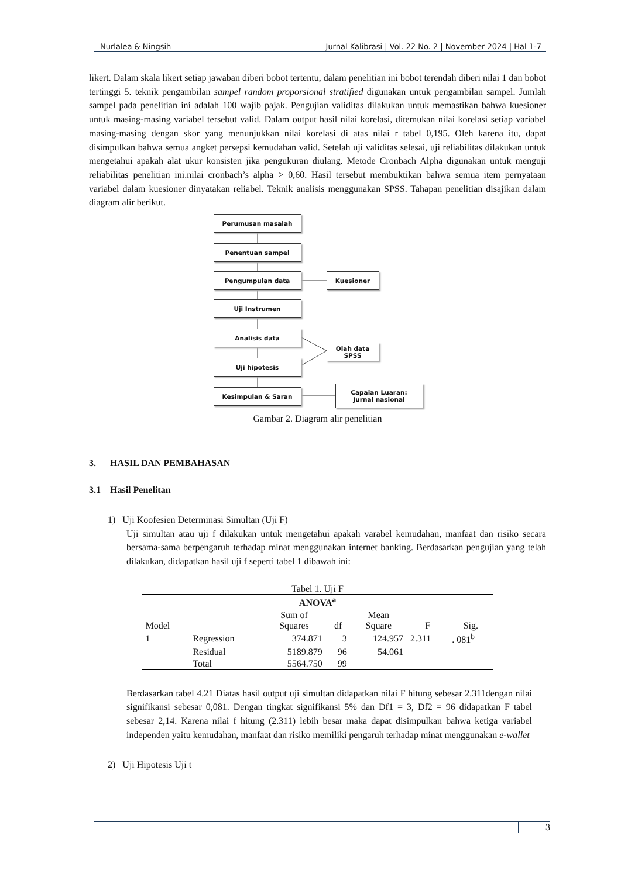Nurlalea & Ningsih Jurnal Kalibrasi | Vol. 22 No. 2 | November 2024 | Hal 1-7
likert. Dalam skala likert setiap jawaban diberi bobot tertentu, dalam penelitian ini bobot terendah diberi nilai 1 dan bobot tertinggi 5. teknik pengambilan sampel random proporsional stratified digunakan untuk pengambilan sampel. Jumlah sampel pada penelitian ini adalah 100 wajib pajak. Pengujian validitas dilakukan untuk memastikan bahwa kuesioner untuk masing-masing variabel tersebut valid. Dalam output hasil nilai korelasi, ditemukan nilai korelasi setiap variabel masing-masing dengan skor yang menunjukkan nilai korelasi di atas nilai r tabel 0,195. Oleh karena itu, dapat disimpulkan bahwa semua angket persepsi kemudahan valid. Setelah uji validitas selesai, uji reliabilitas dilakukan untuk mengetahui apakah alat ukur konsisten jika pengukuran diulang. Metode Cronbach Alpha digunakan untuk menguji reliabilitas penelitian ini.nilai cronbach’s alpha > 0,60. Hasil tersebut membuktikan bahwa semua item pernyataan variabel dalam kuesioner dinyatakan reliabel. Teknik analisis menggunakan SPSS. Tahapan penelitian disajikan dalam diagram alir berikut.
Perumusan masalah
Penentuan sampel
Pengumpulan data Kuesioner
Uji Instrumen
Analisis data
Olah data
SPSS
Uji hipotesis
Kesimpulan & Saran
Capaian Luaran:
Jurnal nasional
Gambar 2. Diagram alir penelitian
3. HASIL DAN PEMBAHASAN
3.1 Hasil Penelitan
1) Uji Koofesien Determinasi Simultan (Uji F)
Uji simultan atau uji f dilakukan untuk mengetahui apakah varabel kemudahan, manfaat dan risiko secara bersama-sama berpengaruh terhadap minat menggunakan internet banking. Berdasarkan pengujian yang telah dilakukan, didapatkan hasil uji f seperti tabel 1 dibawah ini:
Tabel 1. Uji F
| ANOVA<sup>a</sup> | | | | | | |
| --- | --- | --- | --- | --- | --- | --- |
| Model | | Sum of Squares | df | Mean Square | F | Sig. |
| 1 | Regression | 374.871 | 3 | 124.957 | 2.311 | . 081<sup>b</sup> |
| | Residual | 5189.879 | 96 | 54.061 | | |
| | Total | 5564.750 | 99 | | | |
Berdasarkan tabel 4.21 Diatas hasil output uji simultan didapatkan nilai F hitung sebesar 2.311dengan nilai signifikansi sebesar 0,081. Dengan tingkat signifikansi 5% dan Df1 = 3, Df2 = 96 didapatkan F tabel sebesar 2,14. Karena nilai f hitung (2.311) lebih besar maka dapat disimpulkan bahwa ketiga variabel independen yaitu kemudahan, manfaat dan risiko memiliki pengaruh terhadap minat menggunakan e-wallet
2) Uji Hipotesis Uji t
3